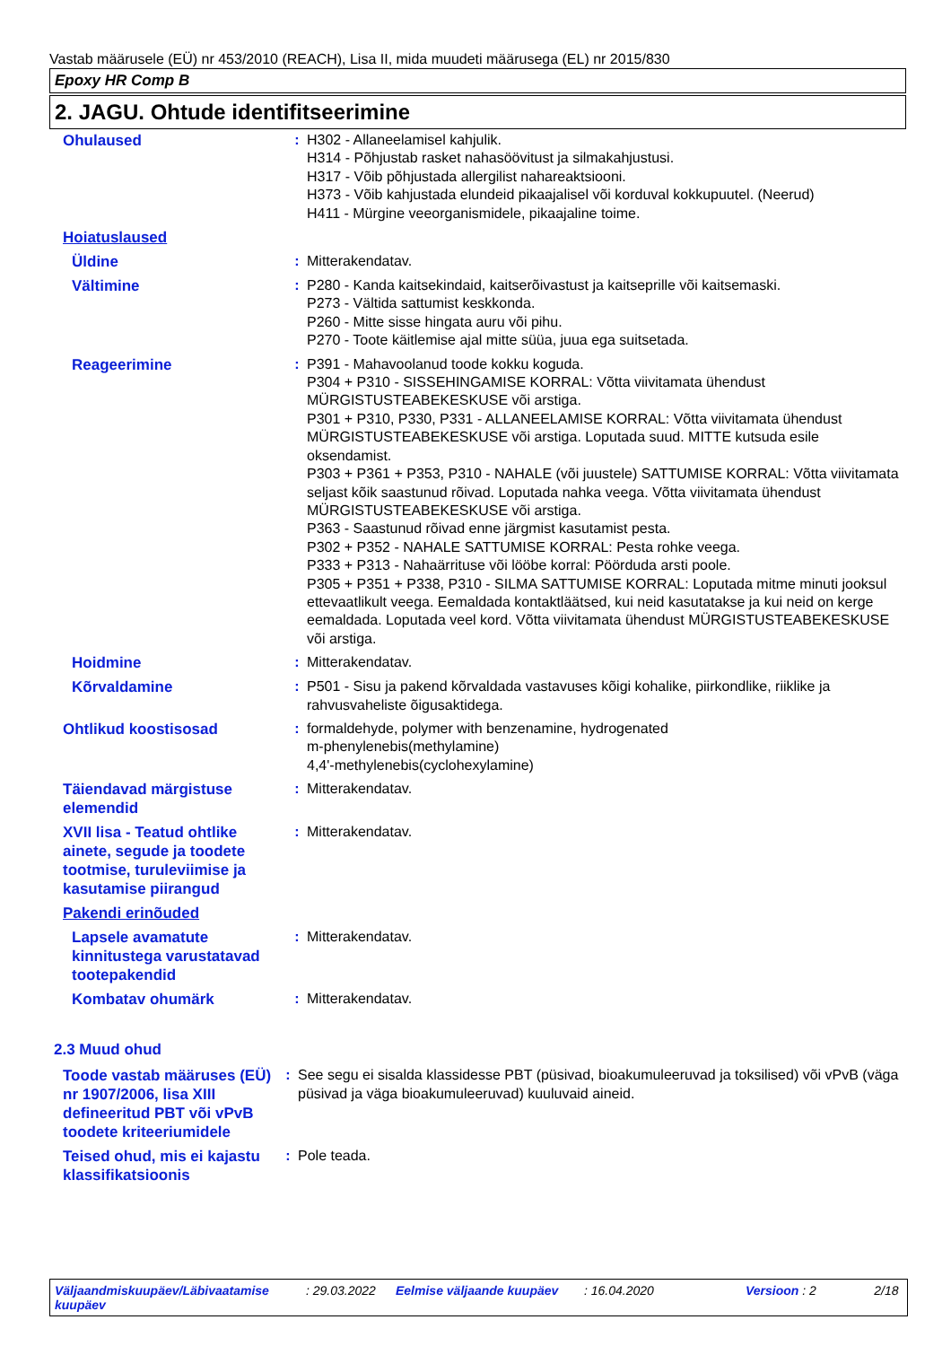Vastab määrusele (EÜ) nr 453/2010 (REACH), Lisa II, mida muudeti määrusega (EL) nr 2015/830
Epoxy HR Comp B
2. JAGU. Ohtude identifitseerimine
| Ohulaused | : | H302 - Allaneelamisel kahjulik. H314 - Põhjustab rasket nahasöövitust ja silmakahjustusi. H317 - Võib põhjustada allergilist nahareaktsiooni. H373 - Võib kahjustada elundeid pikaajalisel või korduval kokkupuutel. (Neerud) H411 - Mürgine veeorganismidele, pikaajaline toime. |
| Hoiatuslaused | | |
| Üldine | : | Mitterakendatav. |
| Vältimine | : | P280 - Kanda kaitsekindaid, kaitserõivastust ja kaitseprille või kaitsemaski. P273 - Vältida sattumist keskkonda. P260 - Mitte sisse hingata auru või pihu. P270 - Toote käitlemise ajal mitte süüa, juua ega suitsetada. |
| Reageerimine | : | P391 - Mahavoolanud toode kokku koguda. P304 + P310 - SISSEHINGAMISE KORRAL: Võtta viivitamata ühendust MÜRGISTUSTEABEKESKUSE või arstiga. P301 + P310, P330, P331 - ALLANEELAMISE KORRAL: Võtta viivitamata ühendust MÜRGISTUSTEABEKESKUSE või arstiga. Loputada suud. MITTE kutsuda esile oksendamist. P303 + P361 + P353, P310 - NAHALE (või juustele) SATTUMISE KORRAL: Võtta viivitamata seljast kõik saastunud rõivad. Loputada nahka veega. Võtta viivitamata ühendust MÜRGISTUSTEABEKESKUSE või arstiga. P363 - Saastunud rõivad enne järgmist kasutamist pesta. P302 + P352 - NAHALE SATTUMISE KORRAL: Pesta rohke veega. P333 + P313 - Nahaärrituse või lööbe korral: Pöörduda arsti poole. P305 + P351 + P338, P310 - SILMA SATTUMISE KORRAL: Loputada mitme minuti jooksul ettevaatlikult veega. Eemaldada kontaktläätsed, kui neid kasutatakse ja kui neid on kerge eemaldada. Loputada veel kord. Võtta viivitamata ühendust MÜRGISTUSTEABEKESKUSE või arstiga. |
| Hoidmine | : | Mitterakendatav. |
| Kõrvaldamine | : | P501 - Sisu ja pakend kõrvaldada vastavuses kõigi kohalike, piirkondlike, riiklike ja rahvusvaheliste õigusaktidega. |
| Ohtlikud koostisosad | : | formaldehyde, polymer with benzenamine, hydrogenated m-phenylenebis(methylamine) 4,4'-methylenebis(cyclohexylamine) |
| Täiendavad märgistuse elemendid | : | Mitterakendatav. |
| XVII lisa - Teatud ohtlike ainete, segude ja toodete tootmise, turuleviimise ja kasutamise piirangud | : | Mitterakendatav. |
| Pakendi erinõuded | | |
| Lapsele avamatute kinnitustega varustatavad tootepakendid | : | Mitterakendatav. |
| Kombatav ohumärk | : | Mitterakendatav. |
2.3 Muud ohud
| Toode vastab määruses (EÜ) nr 1907/2006, lisa XIII defineeritud PBT või vPvB toodete kriteeriumidele | : | See segu ei sisalda klassidesse PBT (püsivad, bioakumuleeruvad ja toksilised) või vPvB (väga püsivad ja väga bioakumuleeruvad) kuuluvaid aineid. |
| Teised ohud, mis ei kajastu klassifikatsioonis | : | Pole teada. |
Väljaandmiskuupäev/Läbivaatamise kuupäev: 29.03.2022 Eelmise väljaande kuupäev: 16.04.2020 Versioon : 2 2/18